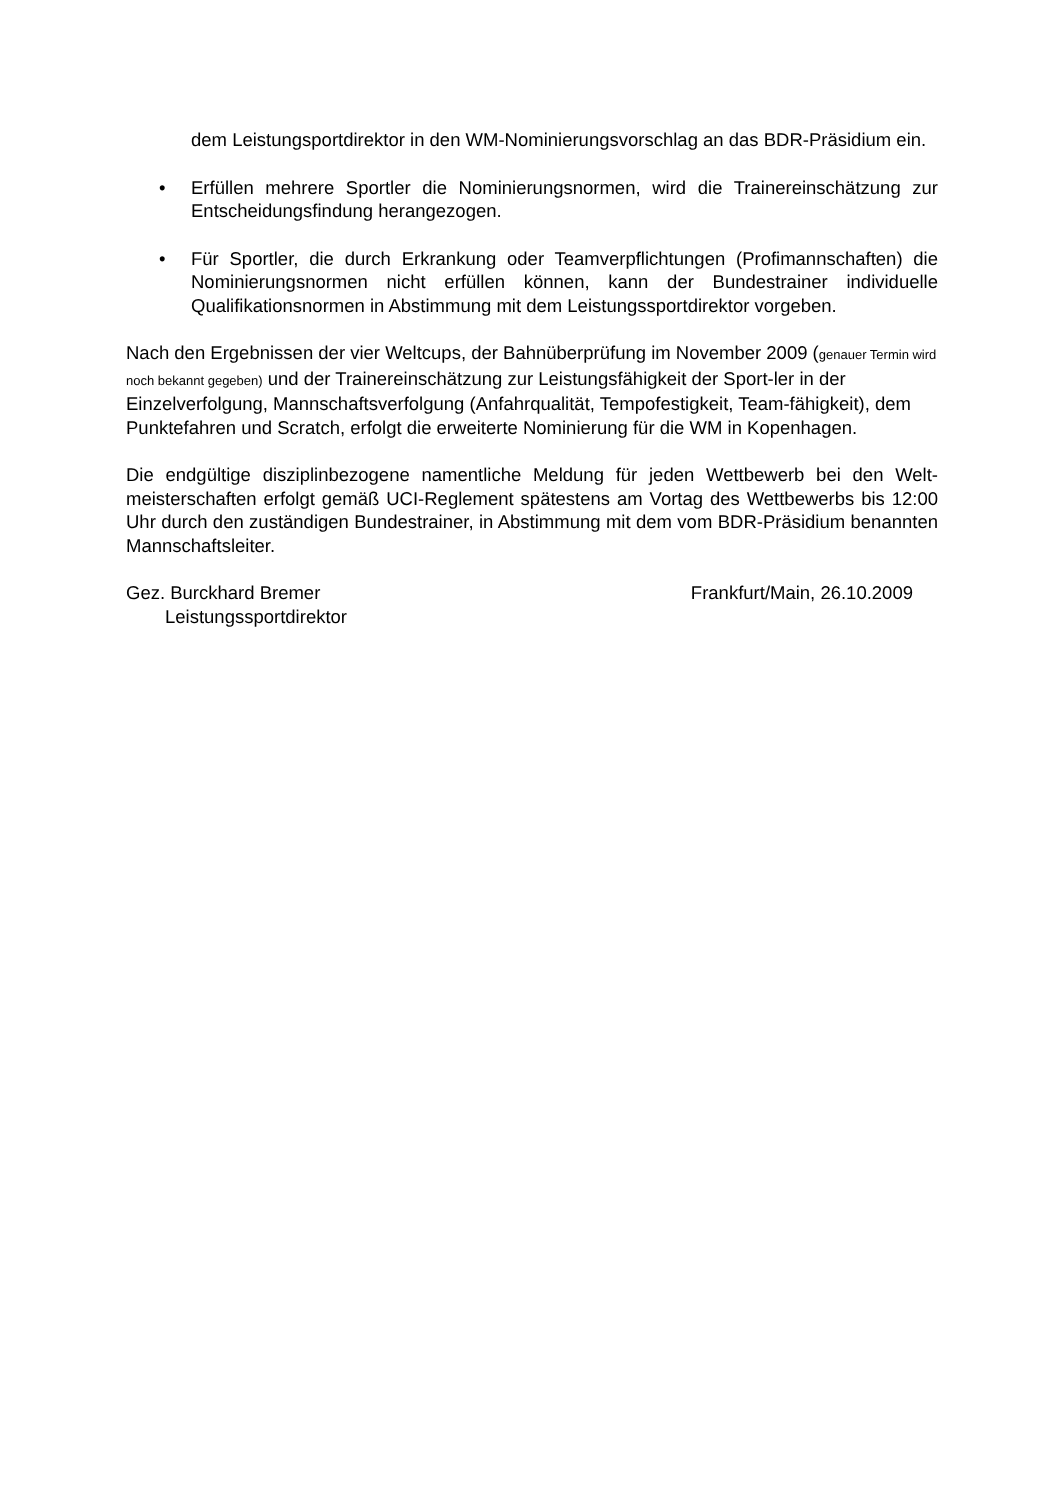dem Leistungsportdirektor in den WM-Nominierungsvorschlag an das BDR-Präsidium ein.
• Erfüllen mehrere Sportler die Nominierungsnormen, wird die Trainereinschätzung zur Entscheidungsfindung herangezogen.
• Für Sportler, die durch Erkrankung oder Teamverpflichtungen (Profimannschaften) die Nominierungsnormen nicht erfüllen können, kann der Bundestrainer individuelle Qualifikationsnormen in Abstimmung mit dem Leistungssportdirektor vorgeben.
Nach den Ergebnissen der vier Weltcups, der Bahnüberprüfung im November 2009 (genauer Termin wird noch bekannt gegeben) und der Trainereinschätzung zur Leistungsfähigkeit der Sport-ler in der Einzelverfolgung, Mannschaftsverfolgung (Anfahrqualität, Tempofestigkeit, Team-fähigkeit), dem Punktefahren und Scratch, erfolgt die erweiterte Nominierung für die WM in Kopenhagen.
Die endgültige disziplinbezogene namentliche Meldung für jeden Wettbewerb bei den Welt-meisterschaften erfolgt gemäß UCI-Reglement spätestens am Vortag des Wettbewerbs bis 12:00 Uhr durch den zuständigen Bundestrainer, in Abstimmung mit dem vom BDR-Präsidium benannten Mannschaftsleiter.
Gez. Burckhard Bremer
Leistungssportdirektor
Frankfurt/Main, 26.10.2009